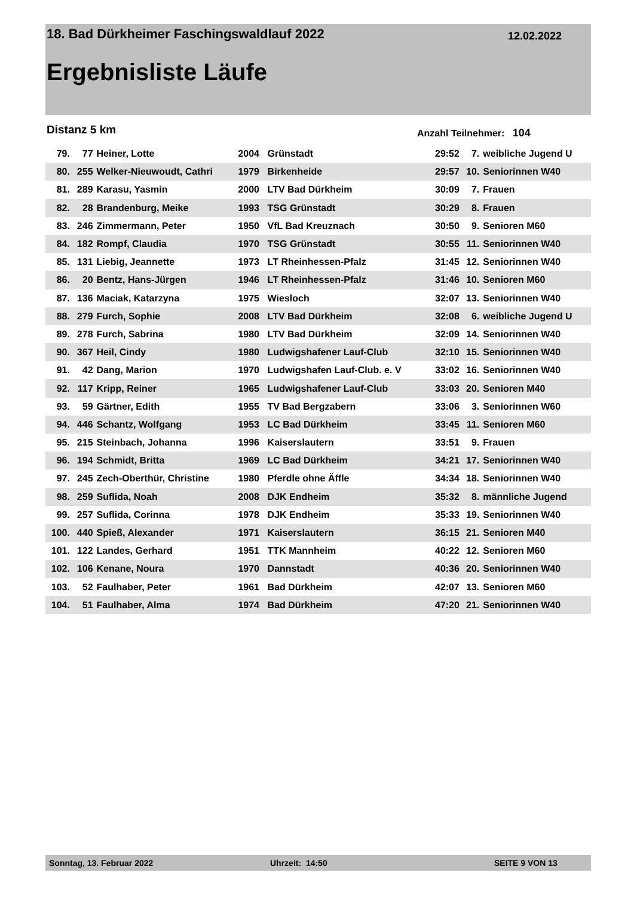18. Bad Dürkheimer Faschingswaldlauf 2022
12.02.2022
Ergebnisliste Läufe
Distanz 5 km Anzahl Teilnehmer: 104
| 79. | 77 | Heiner, Lotte | 2004 | Grünstadt | 29:52 | 7. | weibliche Jugend U |
| 80. | 255 | Welker-Nieuwoudt, Cathri | 1979 | Birkenheide | 29:57 | 10. | Seniorinnen W40 |
| 81. | 289 | Karasu, Yasmin | 2000 | LTV Bad Dürkheim | 30:09 | 7. | Frauen |
| 82. | 28 | Brandenburg, Meike | 1993 | TSG Grünstadt | 30:29 | 8. | Frauen |
| 83. | 246 | Zimmermann, Peter | 1950 | VfL Bad Kreuznach | 30:50 | 9. | Senioren M60 |
| 84. | 182 | Rompf, Claudia | 1970 | TSG Grünstadt | 30:55 | 11. | Seniorinnen W40 |
| 85. | 131 | Liebig, Jeannette | 1973 | LT Rheinhessen-Pfalz | 31:45 | 12. | Seniorinnen W40 |
| 86. | 20 | Bentz, Hans-Jürgen | 1946 | LT Rheinhessen-Pfalz | 31:46 | 10. | Senioren M60 |
| 87. | 136 | Maciak, Katarzyna | 1975 | Wiesloch | 32:07 | 13. | Seniorinnen W40 |
| 88. | 279 | Furch, Sophie | 2008 | LTV Bad Dürkheim | 32:08 | 6. | weibliche Jugend U |
| 89. | 278 | Furch, Sabrina | 1980 | LTV Bad Dürkheim | 32:09 | 14. | Seniorinnen W40 |
| 90. | 367 | Heil, Cindy | 1980 | Ludwigshafener Lauf-Club | 32:10 | 15. | Seniorinnen W40 |
| 91. | 42 | Dang, Marion | 1970 | Ludwigshafen Lauf-Club. e. V | 33:02 | 16. | Seniorinnen W40 |
| 92. | 117 | Kripp, Reiner | 1965 | Ludwigshafener Lauf-Club | 33:03 | 20. | Senioren M40 |
| 93. | 59 | Gärtner, Edith | 1955 | TV Bad Bergzabern | 33:06 | 3. | Seniorinnen W60 |
| 94. | 446 | Schantz, Wolfgang | 1953 | LC Bad Dürkheim | 33:45 | 11. | Senioren M60 |
| 95. | 215 | Steinbach, Johanna | 1996 | Kaiserslautern | 33:51 | 9. | Frauen |
| 96. | 194 | Schmidt, Britta | 1969 | LC Bad Dürkheim | 34:21 | 17. | Seniorinnen W40 |
| 97. | 245 | Zech-Oberthür, Christine | 1980 | Pferdle ohne Äffle | 34:34 | 18. | Seniorinnen W40 |
| 98. | 259 | Suflida, Noah | 2008 | DJK Endheim | 35:32 | 8. | männliche Jugend |
| 99. | 257 | Suflida, Corinna | 1978 | DJK Endheim | 35:33 | 19. | Seniorinnen W40 |
| 100. | 440 | Spieß, Alexander | 1971 | Kaiserslautern | 36:15 | 21. | Senioren M40 |
| 101. | 122 | Landes, Gerhard | 1951 | TTK Mannheim | 40:22 | 12. | Senioren M60 |
| 102. | 106 | Kenane, Noura | 1970 | Dannstadt | 40:36 | 20. | Seniorinnen W40 |
| 103. | 52 | Faulhaber, Peter | 1961 | Bad Dürkheim | 42:07 | 13. | Senioren M60 |
| 104. | 51 | Faulhaber, Alma | 1974 | Bad Dürkheim | 47:20 | 21. | Seniorinnen W40 |
Sonntag, 13. Februar 2022 Uhrzeit: 14:50 SEITE 9 VON 13